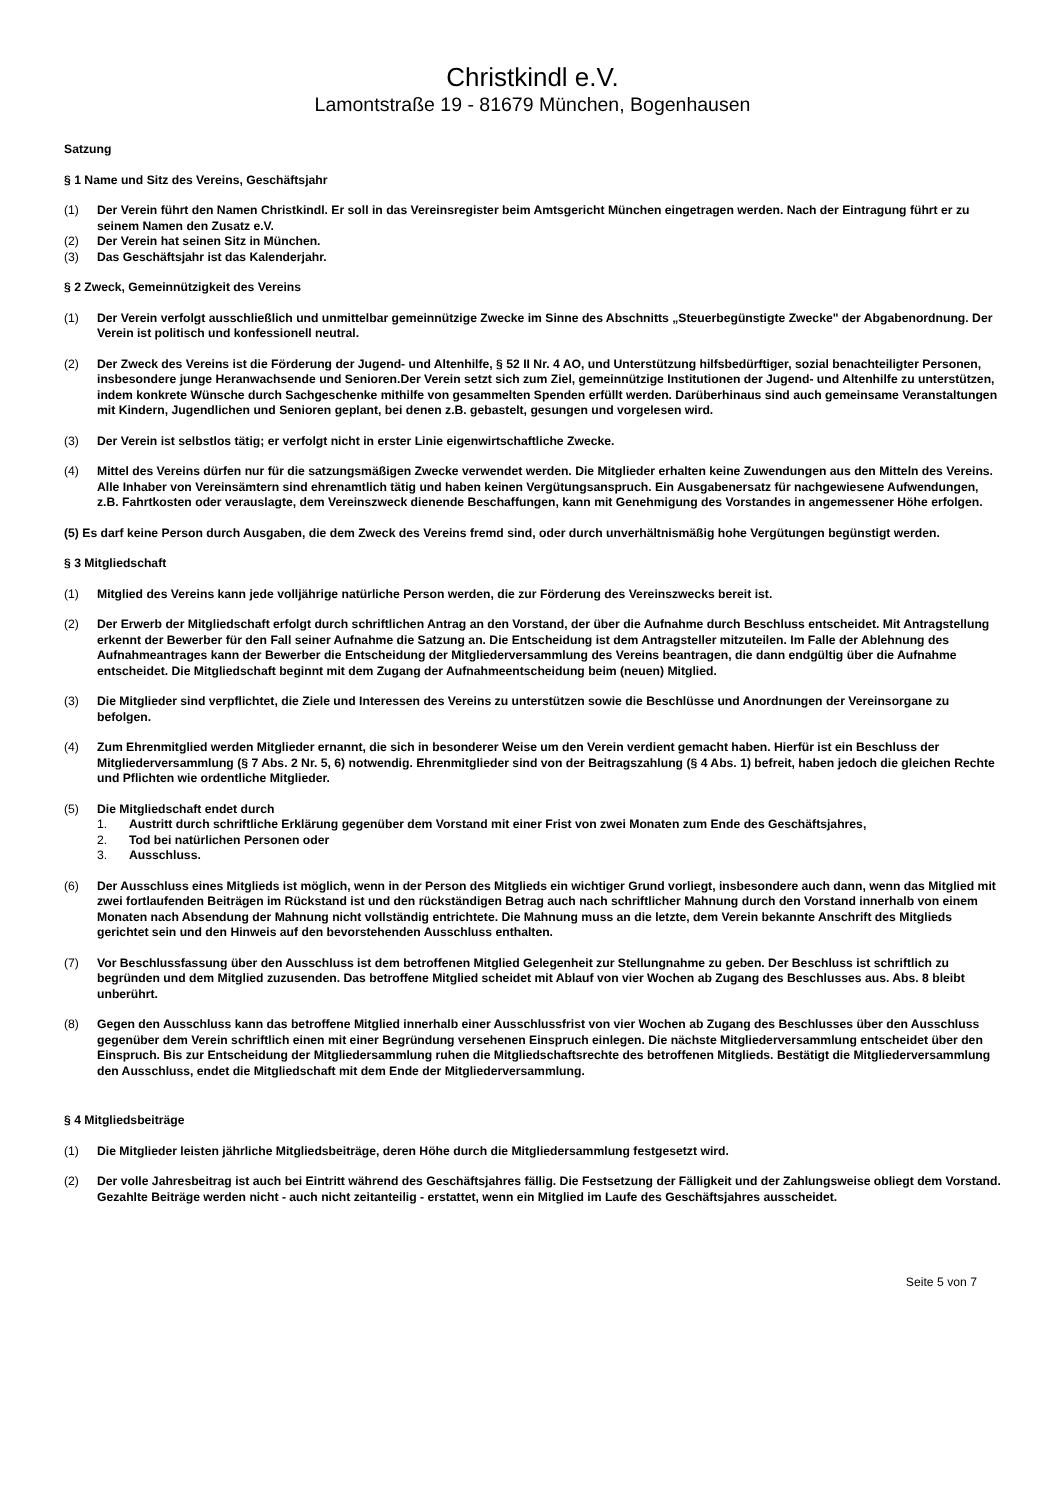Christkindl e.V.
Lamontstraße 19 - 81679 München, Bogenhausen
Satzung
§ 1 Name und Sitz des Vereins, Geschäftsjahr
(1) Der Verein führt den Namen Christkindl. Er soll in das Vereinsregister beim Amtsgericht München eingetragen werden. Nach der Eintragung führt er zu seinem Namen den Zusatz e.V.
(2) Der Verein hat seinen Sitz in München.
(3) Das Geschäftsjahr ist das Kalenderjahr.
§ 2 Zweck, Gemeinnützigkeit des Vereins
(1) Der Verein verfolgt ausschließlich und unmittelbar gemeinnützige Zwecke im Sinne des Abschnitts „Steuerbegünstigte Zwecke" der Abgabenordnung. Der Verein ist politisch und konfessionell neutral.
(2) Der Zweck des Vereins ist die Förderung der Jugend- und Altenhilfe, § 52 II Nr. 4 AO, und Unterstützung hilfsbedürftiger, sozial benachteiligter Personen, insbesondere junge Heranwachsende und Senioren.Der Verein setzt sich zum Ziel, gemeinnützige Institutionen der Jugend- und Altenhilfe zu unterstützen, indem konkrete Wünsche durch Sachgeschenke mithilfe von gesammelten Spenden erfüllt werden. Darüberhinaus sind auch gemeinsame Veranstaltungen mit Kindern, Jugendlichen und Senioren geplant, bei denen z.B. gebastelt, gesungen und vorgelesen wird.
(3) Der Verein ist selbstlos tätig; er verfolgt nicht in erster Linie eigenwirtschaftliche Zwecke.
(4) Mittel des Vereins dürfen nur für die satzungsmäßigen Zwecke verwendet werden. Die Mitglieder erhalten keine Zuwendungen aus den Mitteln des Vereins. Alle Inhaber von Vereinsämtern sind ehrenamtlich tätig und haben keinen Vergütungsanspruch. Ein Ausgabenersatz für nachgewiesene Aufwendungen, z.B. Fahrtkosten oder verauslagte, dem Vereinszweck dienende Beschaffungen, kann mit Genehmigung des Vorstandes in angemessener Höhe erfolgen.
(5) Es darf keine Person durch Ausgaben, die dem Zweck des Vereins fremd sind, oder durch unverhältnismäßig hohe Vergütungen begünstigt werden.
§ 3 Mitgliedschaft
(1) Mitglied des Vereins kann jede volljährige natürliche Person werden, die zur Förderung des Vereinszwecks bereit ist.
(2) Der Erwerb der Mitgliedschaft erfolgt durch schriftlichen Antrag an den Vorstand, der über die Aufnahme durch Beschluss entscheidet. Mit Antragstellung erkennt der Bewerber für den Fall seiner Aufnahme die Satzung an. Die Entscheidung ist dem Antragsteller mitzuteilen. Im Falle der Ablehnung des Aufnahmeantrages kann der Bewerber die Entscheidung der Mitgliederversammlung des Vereins beantragen, die dann endgültig über die Aufnahme entscheidet. Die Mitgliedschaft beginnt mit dem Zugang der Aufnahmeentscheidung beim (neuen) Mitglied.
(3) Die Mitglieder sind verpflichtet, die Ziele und Interessen des Vereins zu unterstützen sowie die Beschlüsse und Anordnungen der Vereinsorgane zu befolgen.
(4) Zum Ehrenmitglied werden Mitglieder ernannt, die sich in besonderer Weise um den Verein verdient gemacht haben. Hierfür ist ein Beschluss der Mitgliederversammlung (§ 7 Abs. 2 Nr. 5, 6) notwendig. Ehrenmitglieder sind von der Beitragszahlung (§ 4 Abs. 1) befreit, haben jedoch die gleichen Rechte und Pflichten wie ordentliche Mitglieder.
(5) Die Mitgliedschaft endet durch
1. Austritt durch schriftliche Erklärung gegenüber dem Vorstand mit einer Frist von zwei Monaten zum Ende des Geschäftsjahres,
2. Tod bei natürlichen Personen oder
3. Ausschluss.
(6) Der Ausschluss eines Mitglieds ist möglich, wenn in der Person des Mitglieds ein wichtiger Grund vorliegt, insbesondere auch dann, wenn das Mitglied mit zwei fortlaufenden Beiträgen im Rückstand ist und den rückständigen Betrag auch nach schriftlicher Mahnung durch den Vorstand innerhalb von einem Monaten nach Absendung der Mahnung nicht vollständig entrichtete. Die Mahnung muss an die letzte, dem Verein bekannte Anschrift des Mitglieds gerichtet sein und den Hinweis auf den bevorstehenden Ausschluss enthalten.
(7) Vor Beschlussfassung über den Ausschluss ist dem betroffenen Mitglied Gelegenheit zur Stellungnahme zu geben. Der Beschluss ist schriftlich zu begründen und dem Mitglied zuzusenden. Das betroffene Mitglied scheidet mit Ablauf von vier Wochen ab Zugang des Beschlusses aus. Abs. 8 bleibt unberührt.
(8) Gegen den Ausschluss kann das betroffene Mitglied innerhalb einer Ausschlussfrist von vier Wochen ab Zugang des Beschlusses über den Ausschluss gegenüber dem Verein schriftlich einen mit einer Begründung versehenen Einspruch einlegen. Die nächste Mitgliederversammlung entscheidet über den Einspruch. Bis zur Entscheidung der Mitgliedersammlung ruhen die Mitgliedschaftsrechte des betroffenen Mitglieds. Bestätigt die Mitgliederversammlung den Ausschluss, endet die Mitgliedschaft mit dem Ende der Mitgliederversammlung.
§ 4 Mitgliedsbeiträge
(1) Die Mitglieder leisten jährliche Mitgliedsbeiträge, deren Höhe durch die Mitgliedersammlung festgesetzt wird.
(2) Der volle Jahresbeitrag ist auch bei Eintritt während des Geschäftsjahres fällig. Die Festsetzung der Fälligkeit und der Zahlungsweise obliegt dem Vorstand. Gezahlte Beiträge werden nicht - auch nicht zeitanteilig - erstattet, wenn ein Mitglied im Laufe des Geschäftsjahres ausscheidet.
Seite 5 von 7